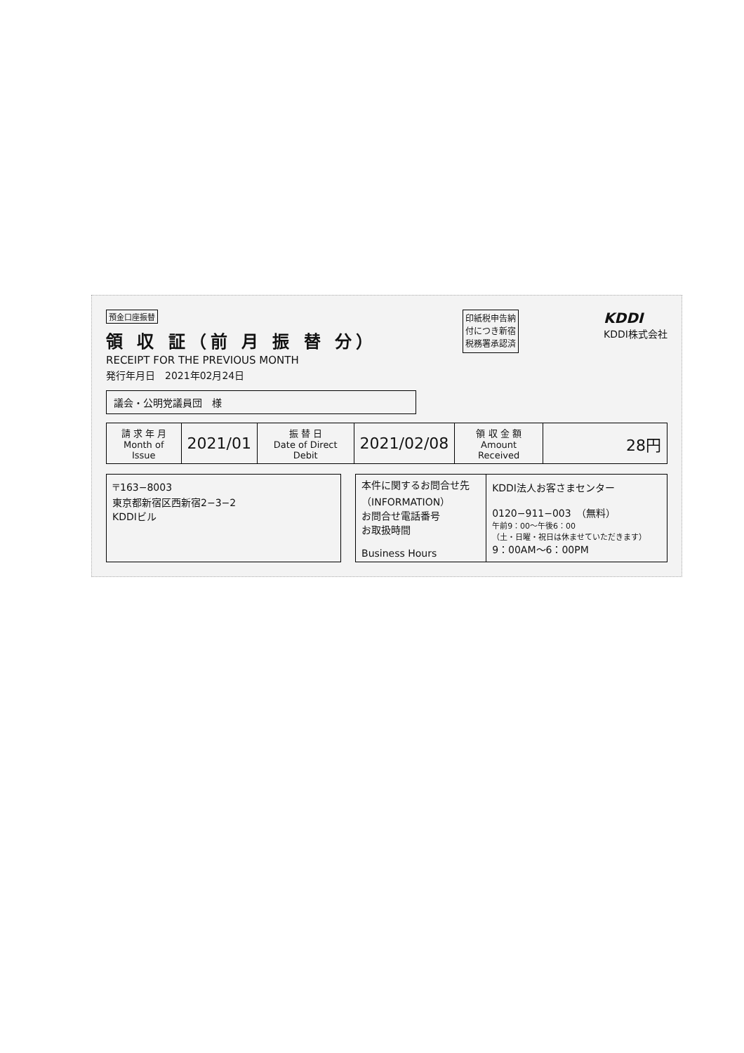預金口座振替
領 収 証（前 月 振 替 分）
RECEIPT FOR THE PREVIOUS MONTH
発行年月日　2021年02月24日
印紙税申告納
付につき新宿
税務署承認済
KDDI
KDDI株式会社
議会・公明党議員団　様
| 請 求 年 月 Month of Issue | 2021/01 | 振 替 日 Date of Direct Debit | 2021/02/08 | 領 収 金 額 Amount Received | 28円 |
〒163−8003
東京都新宿区西新宿2−3−2
KDDIビル
| 本件に関するお問合せ先 （INFORMATION） お問合せ電話番号 お取扱時間 Business Hours | KDDI法人お客さまセンター 0120−911−003 （無料） 午前9：00〜午後6：00 （土・日曜・祝日は休ませていただきます） 9：00AM〜6：00PM |